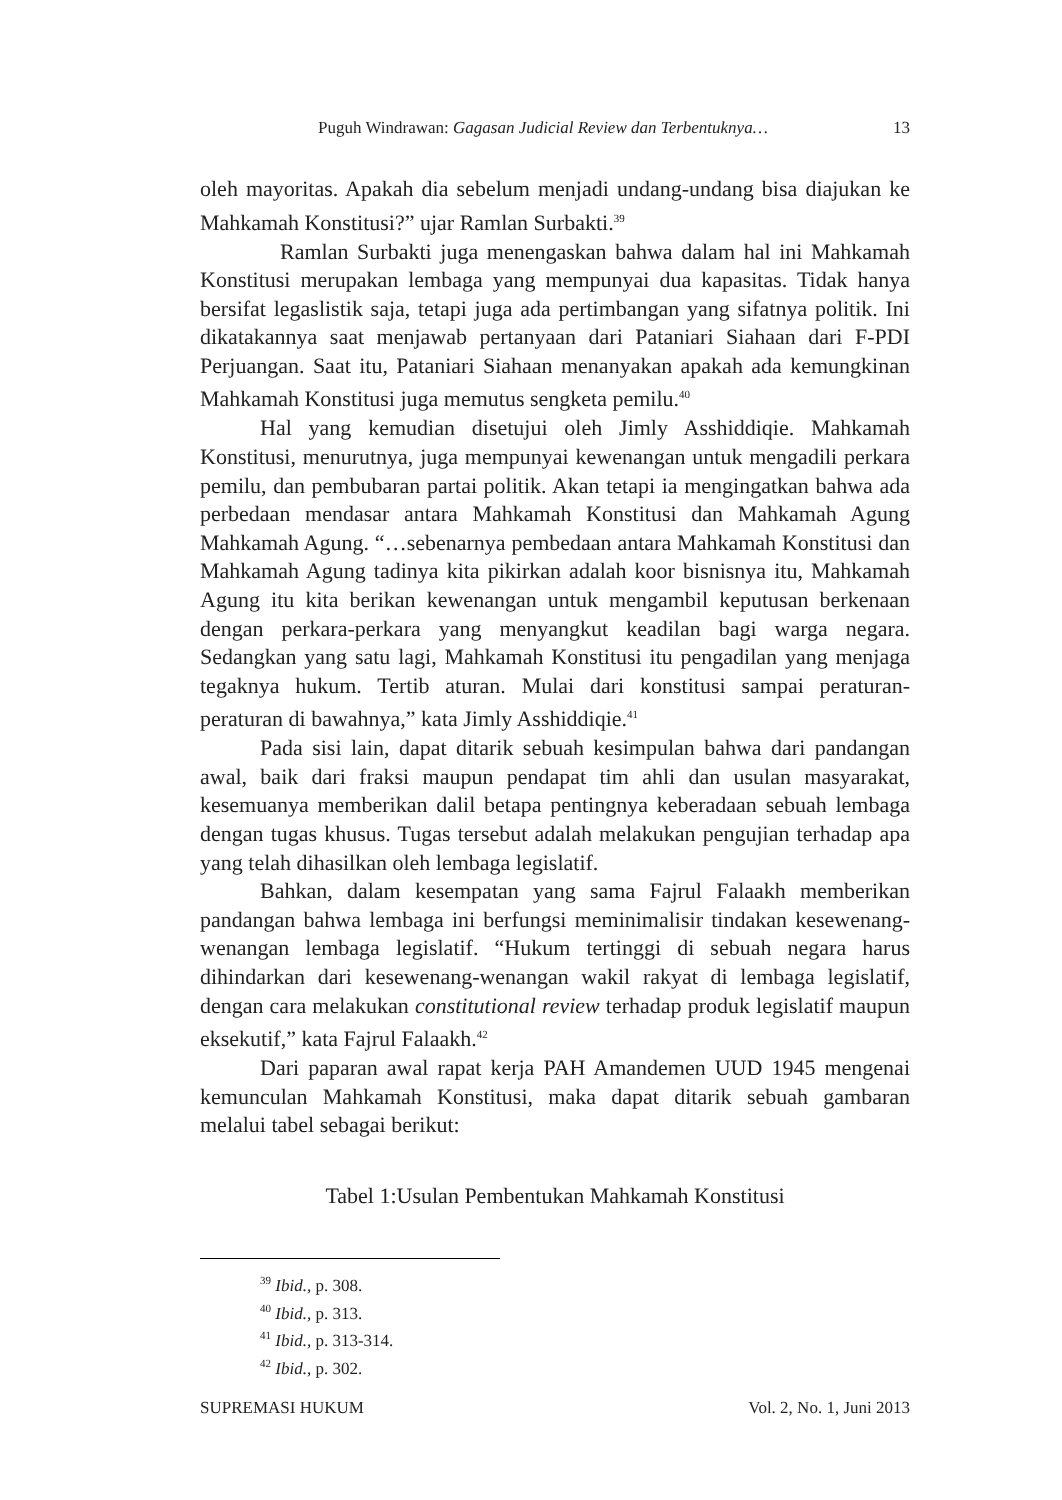Puguh Windrawan: Gagasan Judicial Review dan Terbentuknya… 13
oleh mayoritas. Apakah dia sebelum menjadi undang-undang bisa diajukan ke Mahkamah Konstitusi?” ujar Ramlan Surbakti.<sup>39</sup>
Ramlan Surbakti juga menengaskan bahwa dalam hal ini Mahkamah Konstitusi merupakan lembaga yang mempunyai dua kapasitas. Tidak hanya bersifat legaslistik saja, tetapi juga ada pertimbangan yang sifatnya politik. Ini dikatakannya saat menjawab pertanyaan dari Pataniari Siahaan dari F-PDI Perjuangan. Saat itu, Pataniari Siahaan menanyakan apakah ada kemungkinan Mahkamah Konstitusi juga memutus sengketa pemilu.<sup>40</sup>
Hal yang kemudian disetujui oleh Jimly Asshiddiqie. Mahkamah Konstitusi, menurutnya, juga mempunyai kewenangan untuk mengadili perkara pemilu, dan pembubaran partai politik. Akan tetapi ia mengingatkan bahwa ada perbedaan mendasar antara Mahkamah Konstitusi dan Mahkamah Agung Mahkamah Agung. “…sebenarnya pembedaan antara Mahkamah Konstitusi dan Mahkamah Agung tadinya kita pikirkan adalah koor bisnisnya itu, Mahkamah Agung itu kita berikan kewenangan untuk mengambil keputusan berkenaan dengan perkara-perkara yang menyangkut keadilan bagi warga negara. Sedangkan yang satu lagi, Mahkamah Konstitusi itu pengadilan yang menjaga tegaknya hukum. Tertib aturan. Mulai dari konstitusi sampai peraturan-peraturan di bawahnya,” kata Jimly Asshiddiqie.<sup>41</sup>
Pada sisi lain, dapat ditarik sebuah kesimpulan bahwa dari pandangan awal, baik dari fraksi maupun pendapat tim ahli dan usulan masyarakat, kesemuanya memberikan dalil betapa pentingnya keberadaan sebuah lembaga dengan tugas khusus. Tugas tersebut adalah melakukan pengujian terhadap apa yang telah dihasilkan oleh lembaga legislatif.
Bahkan, dalam kesempatan yang sama Fajrul Falaakh memberikan pandangan bahwa lembaga ini berfungsi meminimalisir tindakan kesewenang-wenangan lembaga legislatif. “Hukum tertinggi di sebuah negara harus dihindarkan dari kesewenang-wenangan wakil rakyat di lembaga legislatif, dengan cara melakukan constitutional review terhadap produk legislatif maupun eksekutif,” kata Fajrul Falaakh.<sup>42</sup>
Dari paparan awal rapat kerja PAH Amandemen UUD 1945 mengenai kemunculan Mahkamah Konstitusi, maka dapat ditarik sebuah gambaran melalui tabel sebagai berikut:
Tabel 1:Usulan Pembentukan Mahkamah Konstitusi
<sup>39</sup> Ibid., p. 308.
<sup>40</sup> Ibid., p. 313.
<sup>41</sup> Ibid., p. 313-314.
<sup>42</sup> Ibid., p. 302.
SUPREMASI HUKUM Vol. 2, No. 1, Juni 2013